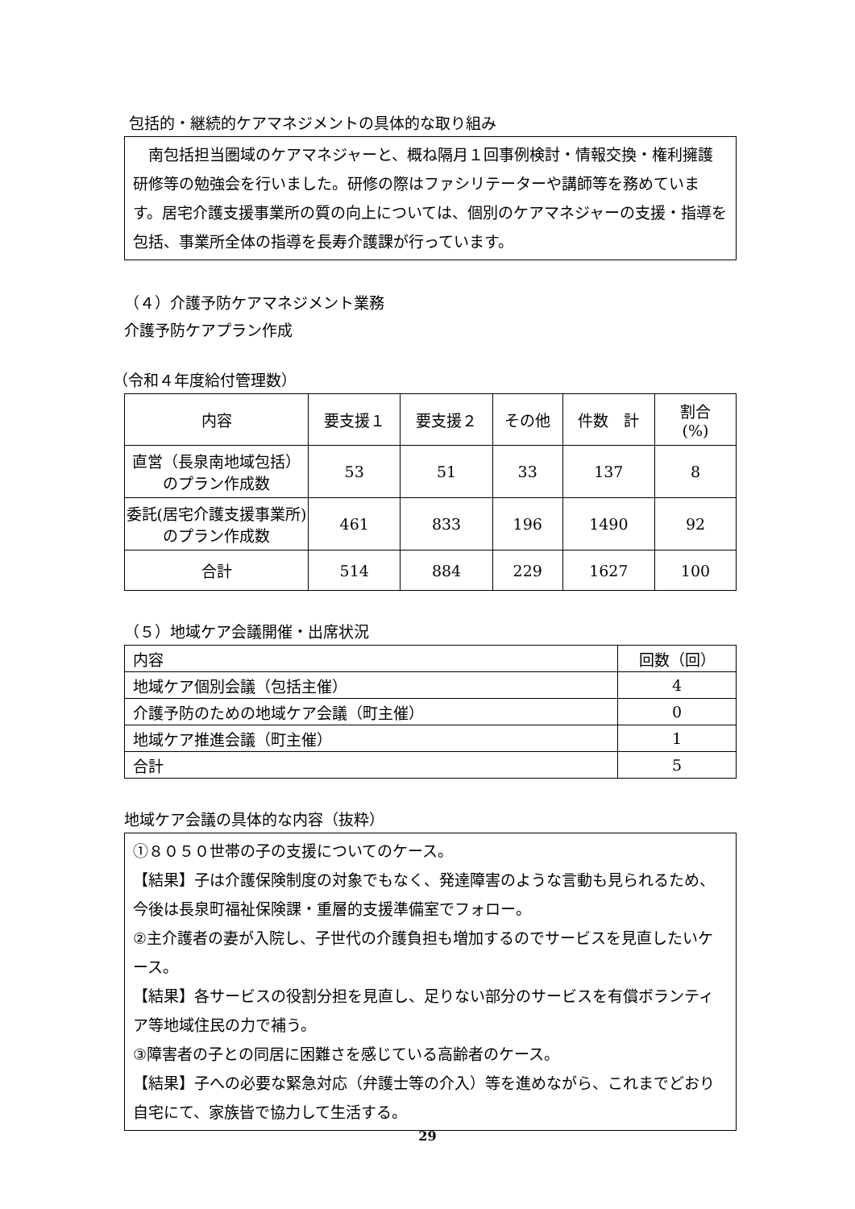包括的・継続的ケアマネジメントの具体的な取り組み
　南包括担当圏域のケアマネジャーと、概ね隔月１回事例検討・情報交換・権利擁護研修等の勉強会を行いました。研修の際はファシリテーターや講師等を務めています。居宅介護支援事業所の質の向上については、個別のケアマネジャーの支援・指導を包括、事業所全体の指導を長寿介護課が行っています。
（４）介護予防ケアマネジメント業務
介護予防ケアプラン作成
（令和４年度給付管理数）
| 内容 | 要支援１ | 要支援２ | その他 | 件数 計 | 割合 (%) |
| --- | --- | --- | --- | --- | --- |
| 直営（長泉南地域包括）のプラン作成数 | 53 | 51 | 33 | 137 | 8 |
| 委託(居宅介護支援事業所)のプラン作成数 | 461 | 833 | 196 | 1490 | 92 |
| 合計 | 514 | 884 | 229 | 1627 | 100 |
（５）地域ケア会議開催・出席状況
| 内容 | 回数（回） |
| 地域ケア個別会議（包括主催） | 4 |
| 介護予防のための地域ケア会議（町主催） | 0 |
| 地域ケア推進会議（町主催） | 1 |
| 合計 | 5 |
地域ケア会議の具体的な内容（抜粋）
①８０５０世帯の子の支援についてのケース。
【結果】子は介護保険制度の対象でもなく、発達障害のような言動も見られるため、今後は長泉町福祉保険課・重層的支援準備室でフォロー。
②主介護者の妻が入院し、子世代の介護負担も増加するのでサービスを見直したいケース。
【結果】各サービスの役割分担を見直し、足りない部分のサービスを有償ボランティア等地域住民の力で補う。
③障害者の子との同居に困難さを感じている高齢者のケース。
【結果】子への必要な緊急対応（弁護士等の介入）等を進めながら、これまでどおり自宅にて、家族皆で協力して生活する。
29